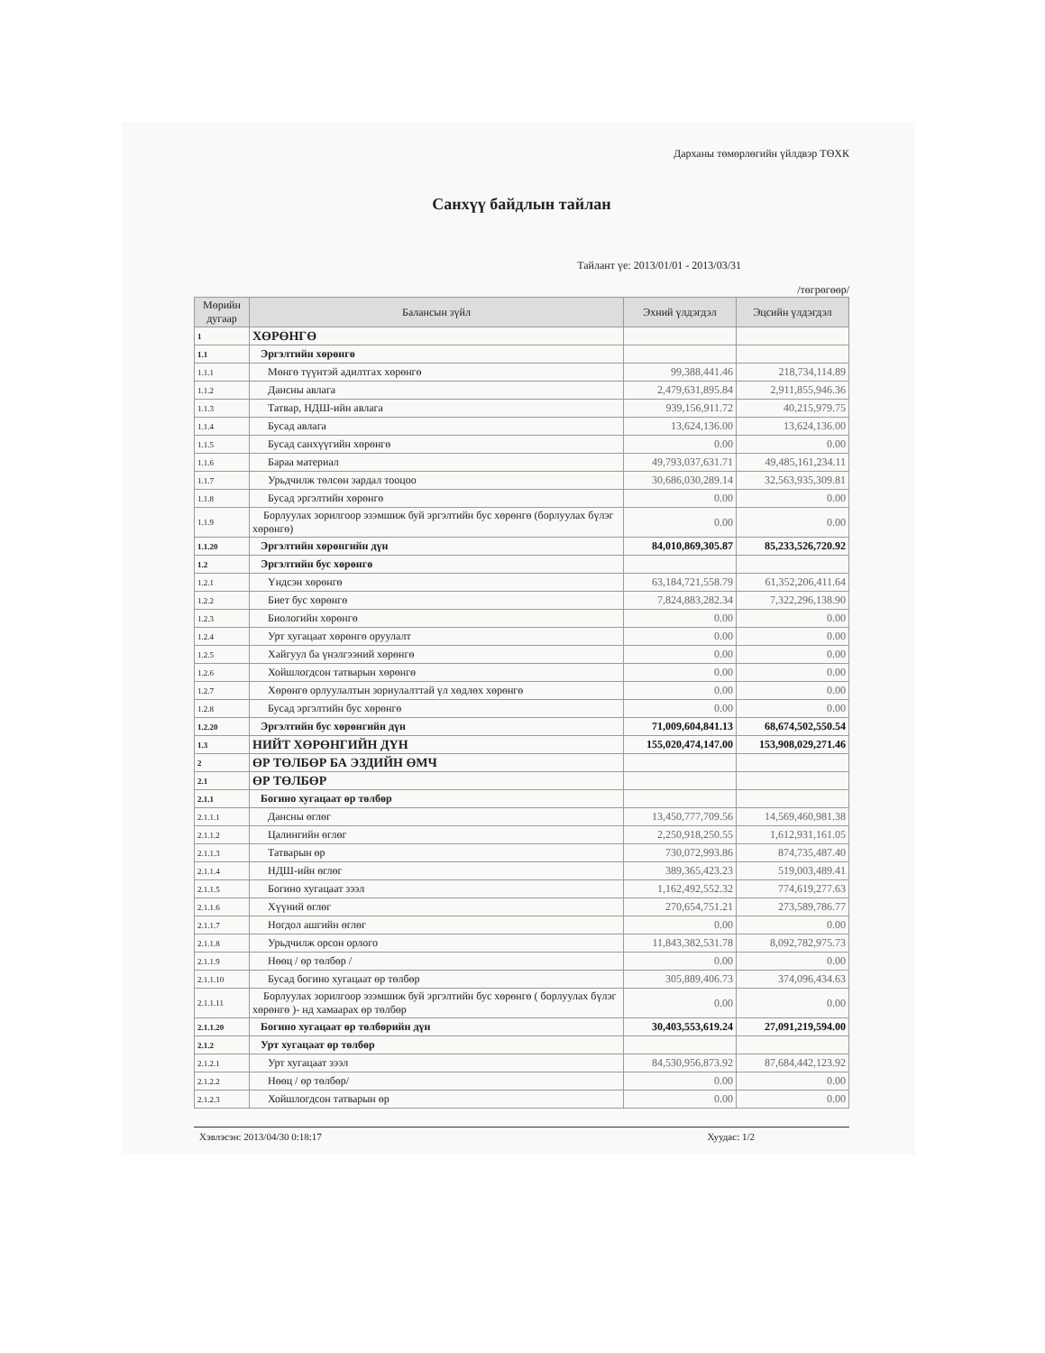Дарханы төмөрлөгийн үйлдвэр ТӨХК
Санхүү байдлын тайлан
Тайлант үе: 2013/01/01 - 2013/03/31
/төгрөгөөр/
| Мөрийн дугаар | Балансын зүйл | Эхний үлдэгдэл | Эцсийн үлдэгдэл |
| --- | --- | --- | --- |
| 1 | ХӨРӨНГӨ | | |
| 1.1 | Эргэлтийн хөрөнгө | | |
| 1.1.1 | Мөнгө түүнтэй адилтгах хөрөнгө | 99,388,441.46 | 218,734,114.89 |
| 1.1.2 | Дансны авлага | 2,479,631,895.84 | 2,911,855,946.36 |
| 1.1.3 | Татвар, НДШ-ийн авлага | 939,156,911.72 | 40,215,979.75 |
| 1.1.4 | Бусад авлага | 13,624,136.00 | 13,624,136.00 |
| 1.1.5 | Бусад санхүүгийн хөрөнгө | 0.00 | 0.00 |
| 1.1.6 | Бараа материал | 49,793,037,631.71 | 49,485,161,234.11 |
| 1.1.7 | Урьдчилж төлсөн зардал тооцоо | 30,686,030,289.14 | 32,563,935,309.81 |
| 1.1.8 | Бусад эргэлтийн хөрөнгө | 0.00 | 0.00 |
| 1.1.9 | Борлуулах зорилгоор эзэмшиж буй эргэлтийн бус хөрөнгө (борлуулах бүлэг хөрөнгө) | 0.00 | 0.00 |
| 1.1.20 | Эргэлтийн хөрөнгийн дүн | 84,010,869,305.87 | 85,233,526,720.92 |
| 1.2 | Эргэлтийн бус хөрөнгө | | |
| 1.2.1 | Үндсэн хөрөнгө | 63,184,721,558.79 | 61,352,206,411.64 |
| 1.2.2 | Биет бус хөрөнгө | 7,824,883,282.34 | 7,322,296,138.90 |
| 1.2.3 | Биологийн хөрөнгө | 0.00 | 0.00 |
| 1.2.4 | Урт хугацаат хөрөнгө оруулалт | 0.00 | 0.00 |
| 1.2.5 | Хайгуул ба үнэлгээний хөрөнгө | 0.00 | 0.00 |
| 1.2.6 | Хойшлогдсон татварын хөрөнгө | 0.00 | 0.00 |
| 1.2.7 | Хөрөнгө орлуулалтын зориулалттай үл хөдлөх хөрөнгө | 0.00 | 0.00 |
| 1.2.8 | Бусад эргэлтийн бус хөрөнгө | 0.00 | 0.00 |
| 1.2.20 | Эргэлтийн бус хөрөнгийн дүн | 71,009,604,841.13 | 68,674,502,550.54 |
| 1.3 | НИЙТ ХӨРӨНГИЙН ДҮН | 155,020,474,147.00 | 153,908,029,271.46 |
| 2 | ӨР ТӨЛБӨР БА ЭЗДИЙН ӨМЧ | | |
| 2.1 | ӨР ТӨЛБӨР | | |
| 2.1.1 | Богино хугацаат өр төлбөр | | |
| 2.1.1.1 | Дансны өглөг | 13,450,777,709.56 | 14,569,460,981.38 |
| 2.1.1.2 | Цалингийн өглөг | 2,250,918,250.55 | 1,612,931,161.05 |
| 2.1.1.3 | Татварын өр | 730,072,993.86 | 874,735,487.40 |
| 2.1.1.4 | НДШ-ийн өглөг | 389,365,423.23 | 519,003,489.41 |
| 2.1.1.5 | Богино хугацаат зээл | 1,162,492,552.32 | 774,619,277.63 |
| 2.1.1.6 | Хүүний өглөг | 270,654,751.21 | 273,589,786.77 |
| 2.1.1.7 | Ногдол ашгийн өглөг | 0.00 | 0.00 |
| 2.1.1.8 | Урьдчилж орсон орлого | 11,843,382,531.78 | 8,092,782,975.73 |
| 2.1.1.9 | Нөөц / өр төлбөр / | 0.00 | 0.00 |
| 2.1.1.10 | Бусад богино хугацаат өр төлбөр | 305,889,406.73 | 374,096,434.63 |
| 2.1.1.11 | Борлуулах зорилгоор эзэмшиж буй эргэлтийн бус хөрөнгө ( борлуулах бүлэг хөрөнгө )- нд хамаарах өр төлбөр | 0.00 | 0.00 |
| 2.1.1.20 | Богино хугацаат өр төлбөрийн дүн | 30,403,553,619.24 | 27,091,219,594.00 |
| 2.1.2 | Урт хугацаат өр төлбөр | | |
| 2.1.2.1 | Урт хугацаат зээл | 84,530,956,873.92 | 87,684,442,123.92 |
| 2.1.2.2 | Нөөц / өр төлбөр/ | 0.00 | 0.00 |
| 2.1.2.3 | Хойшлогдсон татварын өр | 0.00 | 0.00 |
Хэвлэсэн: 2013/04/30 0:18:17 Хуудас: 1/2